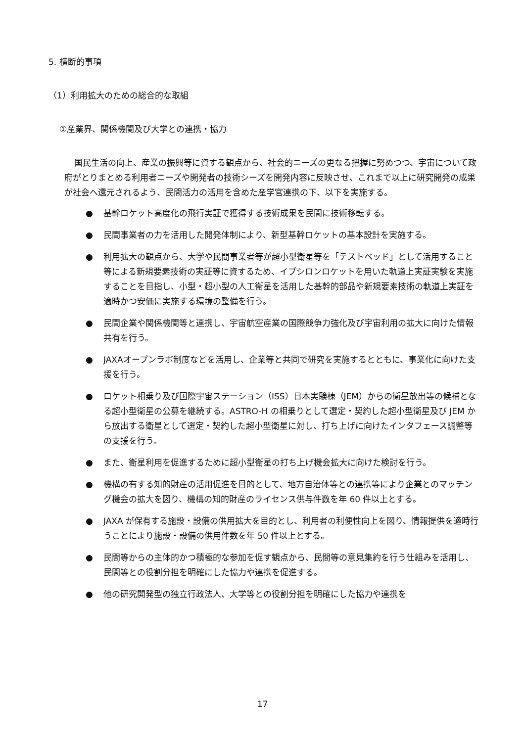5. 横断的事項
（1）利用拡大のための総合的な取組
①産業界、関係機関及び大学との連携・協力
国民生活の向上、産業の振興等に資する観点から、社会的ニーズの更なる把握に努めつつ、宇宙について政府がとりまとめる利用者ニーズや開発者の技術シーズを開発内容に反映させ、これまで以上に研究開発の成果が社会へ還元されるよう、民間活力の活用を含めた産学官連携の下、以下を実施する。
● 基幹ロケット高度化の飛行実証で獲得する技術成果を民間に技術移転する。
● 民間事業者の力を活用した開発体制により、新型基幹ロケットの基本設計を実施する。
● 利用拡大の観点から、大学や民間事業者等が超小型衛星等を「テストベッド」として活用すること等による新規要素技術の実証等に資するため、イプシロンロケットを用いた軌道上実証実験を実施することを目指し、小型・超小型の人工衛星を活用した基幹的部品や新規要素技術の軌道上実証を適時かつ安価に実施する環境の整備を行う。
● 民間企業や関係機関等と連携し、宇宙航空産業の国際競争力強化及び宇宙利用の拡大に向けた情報共有を行う。
● JAXAオープンラボ制度などを活用し、企業等と共同で研究を実施するとともに、事業化に向けた支援を行う。
● ロケット相乗り及び国際宇宙ステーション（ISS）日本実験棟（JEM）からの衛星放出等の候補となる超小型衛星の公募を継続する。ASTRO-H の相乗りとして選定・契約した超小型衛星及び JEM から放出する衛星として選定・契約した超小型衛星に対し、打ち上げに向けたインタフェース調整等の支援を行う。
● また、衛星利用を促進するために超小型衛星の打ち上げ機会拡大に向けた検討を行う。
● 機構の有する知的財産の活用促進を目的として、地方自治体等との連携等により企業とのマッチング機会の拡大を図り、機構の知的財産のライセンス供与件数を年 60 件以上とする。
● JAXA が保有する施設・設備の供用拡大を目的とし、利用者の利便性向上を図り、情報提供を適時行うことにより施設・設備の供用件数を年 50 件以上とする。
● 民間等からの主体的かつ積極的な参加を促す観点から、民間等の意見集約を行う仕組みを活用し、民間等との役割分担を明確にした協力や連携を促進する。
● 他の研究開発型の独立行政法人、大学等との役割分担を明確にした協力や連携を
17